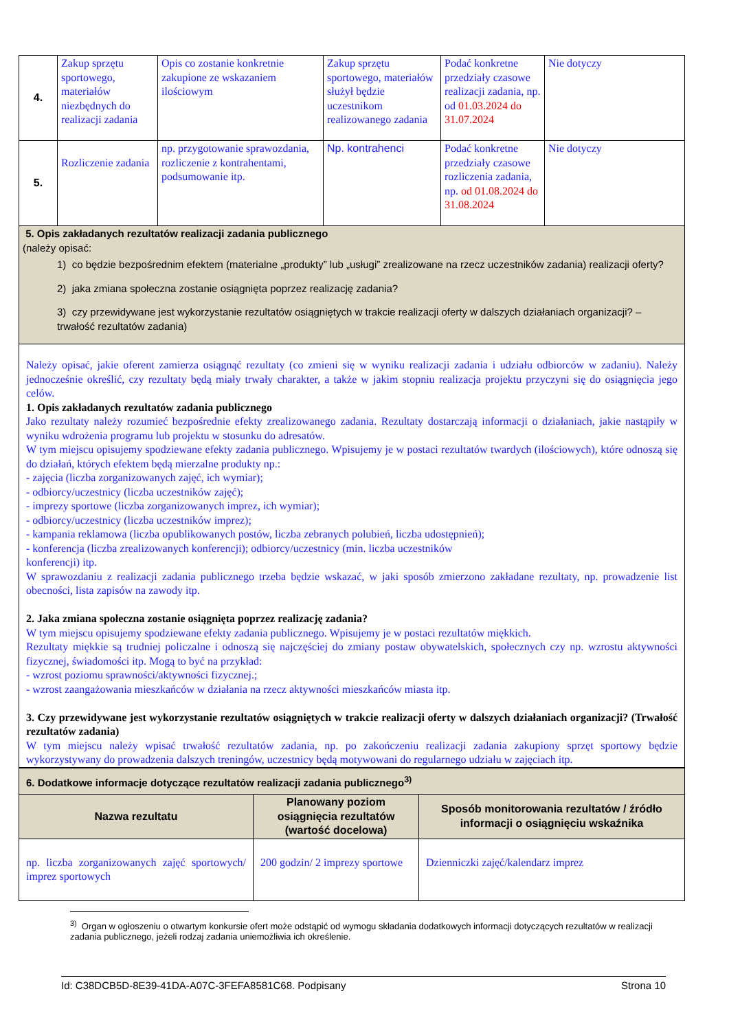| 4. | Zakup sprzętu sportowego, materiałów niezbędnych do realizacji zadania | Opis co zostanie konkretnie zakupione ze wskazaniem ilościowym | Zakup sprzętu sportowego, materiałów służył będzie uczestnikom realizowanego zadania | Podać konkretne przedziały czasowe realizacji zadania, np. od 01.03.2024 do 31.07.2024 | Nie dotyczy |
| 5. | Rozliczenie zadania | np. przygotowanie sprawozdania, rozliczenie z kontrahentami, podsumowanie itp. | Np. kontrahenci | Podać konkretne przedziały czasowe rozliczenia zadania, np. od 01.08.2024 do 31.08.2024 | Nie dotyczy |
| 5. Opis zakładanych rezultatów realizacji zadania publicznego (należy opisać: 1) co będzie bezpośrednim efektem (materialne „produkty” lub „usługi” zrealizowane na rzecz uczestników zadania) realizacji oferty? 2) jaka zmiana społeczna zostanie osiągnięta poprzez realizację zadania? 3) czy przewidywane jest wykorzystanie rezultatów osiągniętych w trakcie realizacji oferty w dalszych działaniach organizacji? – trwałość rezultatów zadania) | | | | | |
| Należy opisać, jakie oferent zamierza osiągnąć rezultaty (co zmieni się w wyniku realizacji zadania i udziału odbiorców w zadaniu). Należy jednocześnie określić, czy rezultaty będą miały trwały charakter, a także w jakim stopniu realizacja projektu przyczyni się do osiągnięcia jego celów. 1. Opis zakładanych rezultatów zadania publicznego Jako rezultaty należy rozumieć bezpośrednie efekty zrealizowanego zadania. Rezultaty dostarczają informacji o działaniach, jakie nastąpiły w wyniku wdrożenia programu lub projektu w stosunku do adresatów. W tym miejscu opisujemy spodziewane efekty zadania publicznego. Wpisujemy je w postaci rezultatów twardych (ilościowych), które odnoszą się do działań, których efektem będą mierzalne produkty np.: - zajęcia (liczba zorganizowanych zajęć, ich wymiar); - odbiorcy/uczestnicy (liczba uczestników zajęć); - imprezy sportowe (liczba zorganizowanych imprez, ich wymiar); - odbiorcy/uczestnicy (liczba uczestników imprez); - kampania reklamowa (liczba opublikowanych postów, liczba zebranych polubień, liczba udostępnień); - konferencja (liczba zrealizowanych konferencji); odbiorcy/uczestnicy (min. liczba uczestników konferencji) itp. W sprawozdaniu z realizacji zadania publicznego trzeba będzie wskazać, w jaki sposób zmierzono zakładane rezultaty, np. prowadzenie list obecności, lista zapisów na zawody itp. 2. Jaka zmiana społeczna zostanie osiągnięta poprzez realizację zadania? W tym miejscu opisujemy spodziewane efekty zadania publicznego. Wpisujemy je w postaci rezultatów miękkich. Rezultaty miękkie są trudniej policzalne i odnoszą się najczęściej do zmiany postaw obywatelskich, społecznych czy np. wzrostu aktywności fizycznej, świadomości itp. Mogą to być na przykład: - wzrost poziomu sprawności/aktywności fizycznej.; - wzrost zaangażowania mieszkańców w działania na rzecz aktywności mieszkańców miasta itp. 3. Czy przewidywane jest wykorzystanie rezultatów osiągniętych w trakcie realizacji oferty w dalszych działaniach organizacji? (Trwałość rezultatów zadania) W tym miejscu należy wpisać trwałość rezultatów zadania, np. po zakończeniu realizacji zadania zakupiony sprzęt sportowy będzie wykorzystywany do prowadzenia dalszych treningów, uczestnicy będą motywowani do regularnego udziału w zajęciach itp. | | | | | |
| 6. Dodatkowe informacje dotyczące rezultatów realizacji zadania publicznego<sup>3)</sup> | | |
| Nazwa rezultatu | Planowany poziom osiągnięcia rezultatów (wartość docelowa) | Sposób monitorowania rezultatów / źródło informacji o osiągnięciu wskaźnika |
| np. liczba zorganizowanych zajęć sportowych/ imprez sportowych | 200 godzin/ 2 imprezy sportowe | Dzienniczki zajęć/kalendarz imprez |
<sup>3)</sup> Organ w ogłoszeniu o otwartym konkursie ofert może odstąpić od wymogu składania dodatkowych informacji dotyczących rezultatów w realizacji zadania publicznego, jeżeli rodzaj zadania uniemożliwia ich określenie.
Id: C38DCB5D-8E39-41DA-A07C-3FEFA8581C68. Podpisany Strona 10